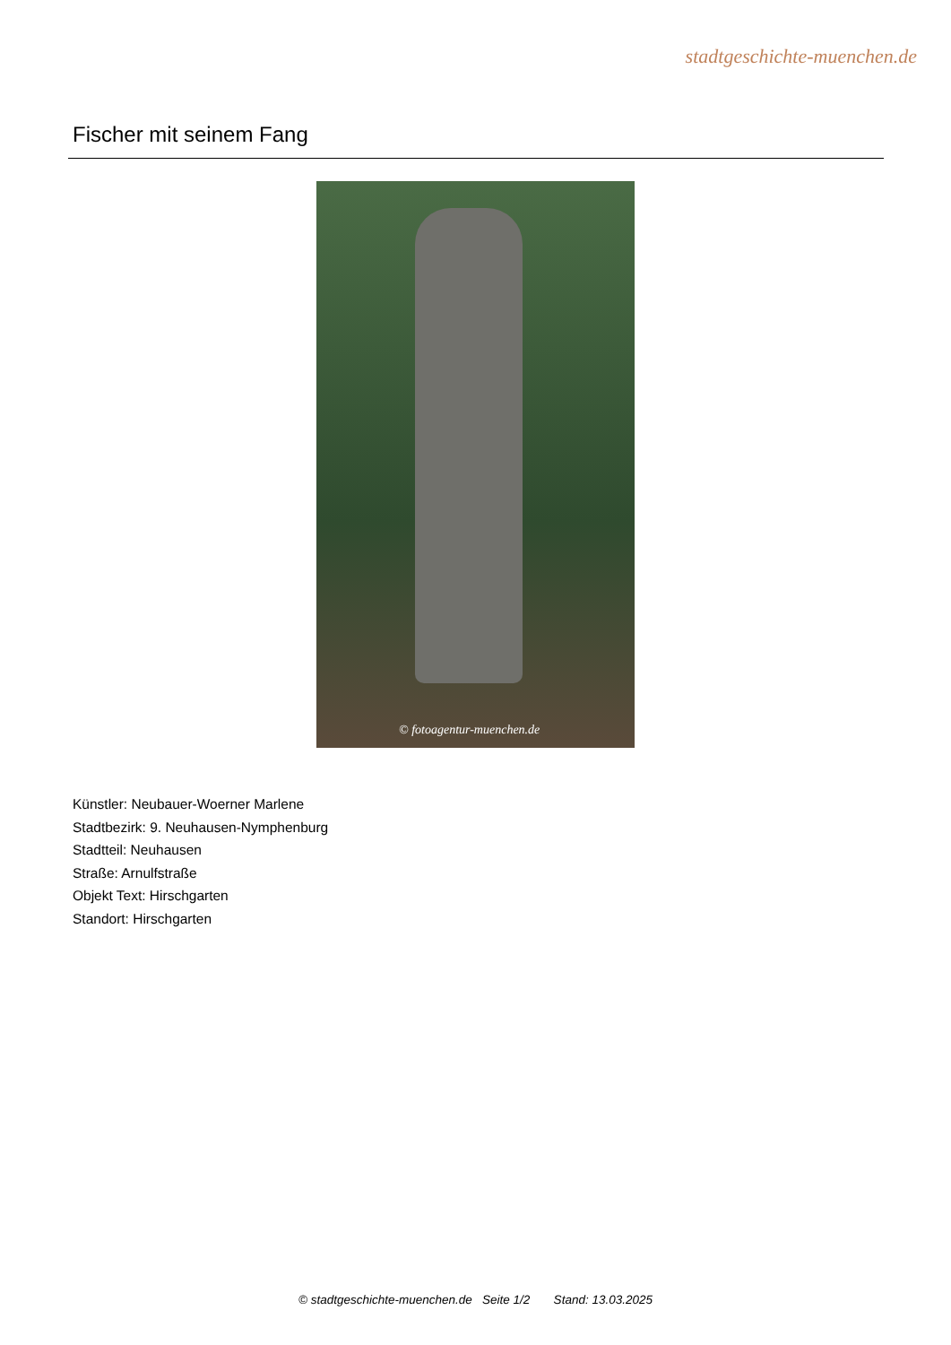stadtgeschichte-muenchen.de
Fischer mit seinem Fang
© fotoagentur-muenchen.de
Künstler: Neubauer-Woerner Marlene
Stadtbezirk: 9. Neuhausen-Nymphenburg
Stadtteil: Neuhausen
Straße: Arnulfstraße
Objekt Text: Hirschgarten
Standort: Hirschgarten
© stadtgeschichte-muenchen.de Seite 1/2 Stand: 13.03.2025